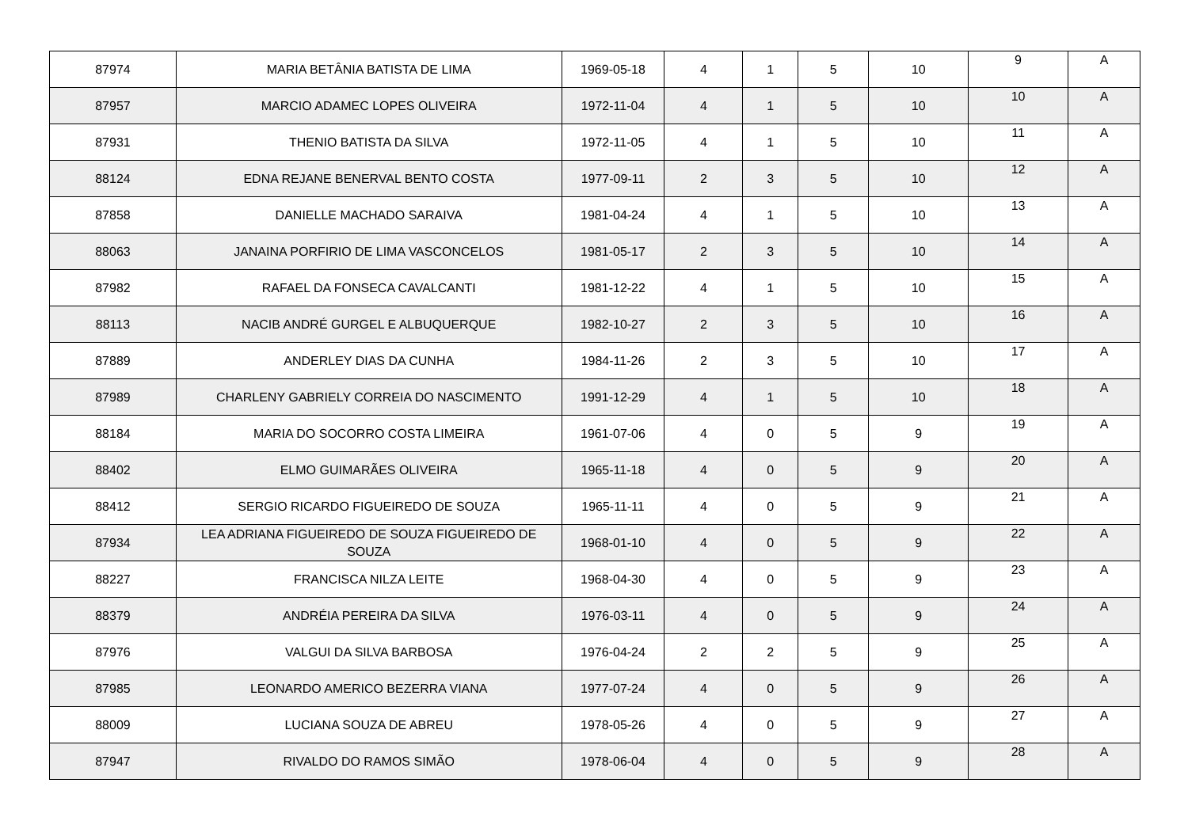| 87974 | MARIA BETÂNIA BATISTA DE LIMA | 1969-05-18 | 4 | 1 | 5 | 10 | 9 | A |
| 87957 | MARCIO ADAMEC LOPES OLIVEIRA | 1972-11-04 | 4 | 1 | 5 | 10 | 10 | A |
| 87931 | THENIO BATISTA DA SILVA | 1972-11-05 | 4 | 1 | 5 | 10 | 11 | A |
| 88124 | EDNA REJANE BENERVAL BENTO COSTA | 1977-09-11 | 2 | 3 | 5 | 10 | 12 | A |
| 87858 | DANIELLE MACHADO SARAIVA | 1981-04-24 | 4 | 1 | 5 | 10 | 13 | A |
| 88063 | JANAINA PORFIRIO DE LIMA VASCONCELOS | 1981-05-17 | 2 | 3 | 5 | 10 | 14 | A |
| 87982 | RAFAEL DA FONSECA CAVALCANTI | 1981-12-22 | 4 | 1 | 5 | 10 | 15 | A |
| 88113 | NACIB ANDRÉ GURGEL E ALBUQUERQUE | 1982-10-27 | 2 | 3 | 5 | 10 | 16 | A |
| 87889 | ANDERLEY DIAS DA CUNHA | 1984-11-26 | 2 | 3 | 5 | 10 | 17 | A |
| 87989 | CHARLENY GABRIELY CORREIA DO NASCIMENTO | 1991-12-29 | 4 | 1 | 5 | 10 | 18 | A |
| 88184 | MARIA DO SOCORRO COSTA LIMEIRA | 1961-07-06 | 4 | 0 | 5 | 9 | 19 | A |
| 88402 | ELMO GUIMARÃES OLIVEIRA | 1965-11-18 | 4 | 0 | 5 | 9 | 20 | A |
| 88412 | SERGIO RICARDO FIGUEIREDO DE SOUZA | 1965-11-11 | 4 | 0 | 5 | 9 | 21 | A |
| 87934 | LEA ADRIANA FIGUEIREDO DE SOUZA FIGUEIREDO DE SOUZA | 1968-01-10 | 4 | 0 | 5 | 9 | 22 | A |
| 88227 | FRANCISCA NILZA LEITE | 1968-04-30 | 4 | 0 | 5 | 9 | 23 | A |
| 88379 | ANDRÉIA PEREIRA DA SILVA | 1976-03-11 | 4 | 0 | 5 | 9 | 24 | A |
| 87976 | VALGUI DA SILVA BARBOSA | 1976-04-24 | 2 | 2 | 5 | 9 | 25 | A |
| 87985 | LEONARDO AMERICO BEZERRA VIANA | 1977-07-24 | 4 | 0 | 5 | 9 | 26 | A |
| 88009 | LUCIANA SOUZA DE ABREU | 1978-05-26 | 4 | 0 | 5 | 9 | 27 | A |
| 87947 | RIVALDO DO RAMOS SIMÃO | 1978-06-04 | 4 | 0 | 5 | 9 | 28 | A |